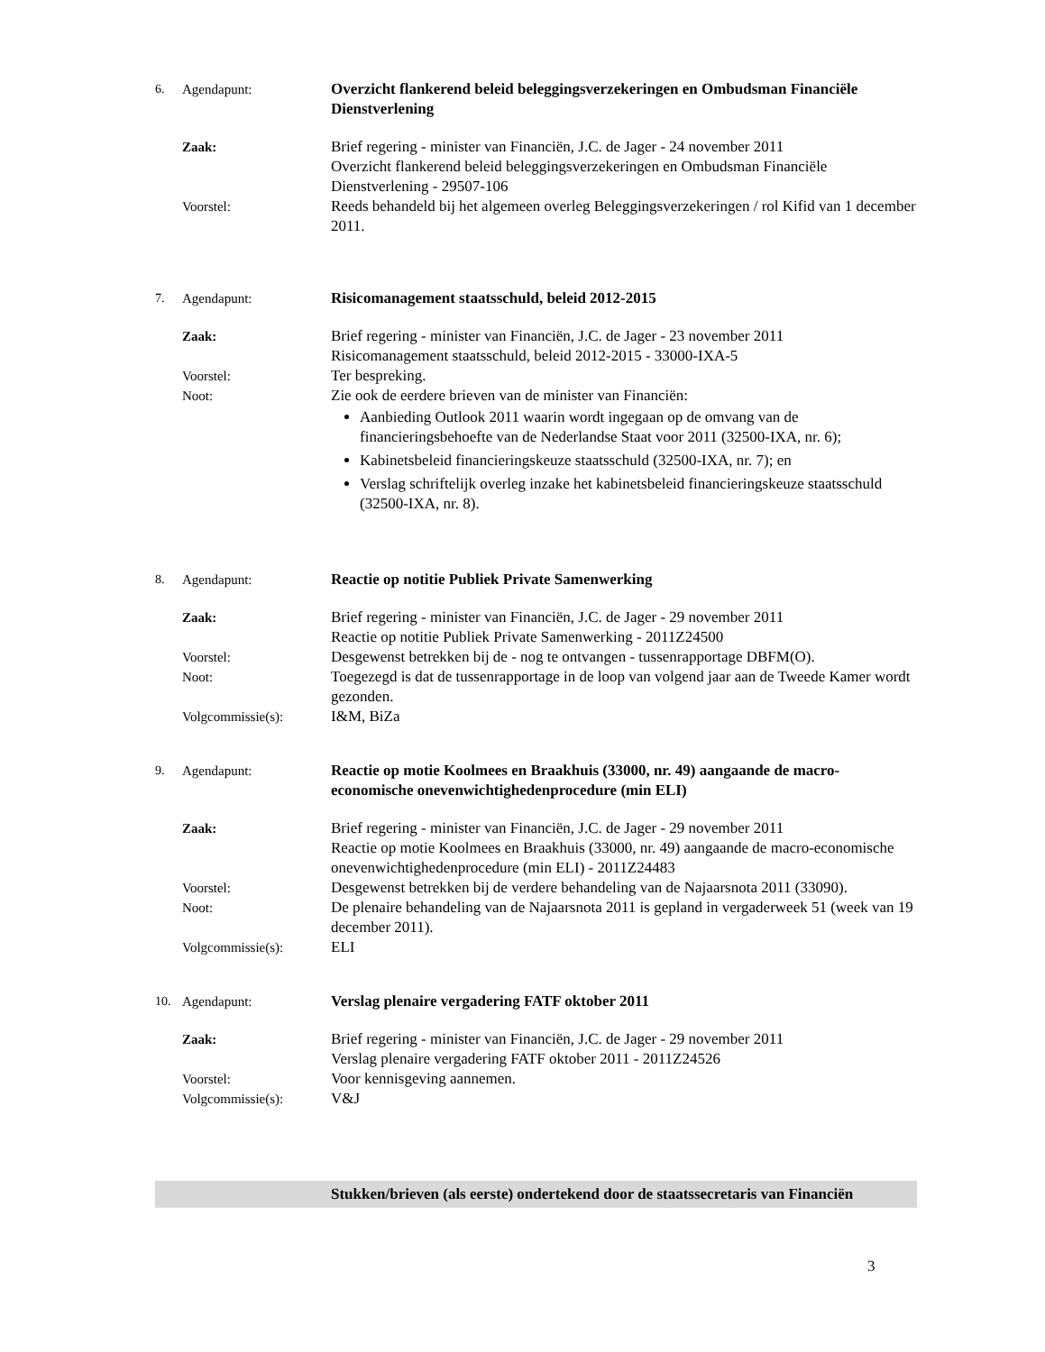6. Agendapunt: Overzicht flankerend beleid beleggingsverzekeringen en Ombudsman Financiële Dienstverlening
Zaak: Brief regering - minister van Financiën, J.C. de Jager - 24 november 2011
Overzicht flankerend beleid beleggingsverzekeringen en Ombudsman Financiële Dienstverlening - 29507-106
Voorstel: Reeds behandeld bij het algemeen overleg Beleggingsverzekeringen / rol Kifid van 1 december 2011.
7. Agendapunt: Risicomanagement staatsschuld, beleid 2012-2015
Zaak: Brief regering - minister van Financiën, J.C. de Jager - 23 november 2011
Risicomanagement staatsschuld, beleid 2012-2015 - 33000-IXA-5
Voorstel: Ter bespreking.
Noot: Zie ook de eerdere brieven van de minister van Financiën:
Aanbieding Outlook 2011 waarin wordt ingegaan op de omvang van de financieringsbehoefte van de Nederlandse Staat voor 2011 (32500-IXA, nr. 6);
Kabinetsbeleid financieringskeuze staatsschuld (32500-IXA, nr. 7); en
Verslag schriftelijk overleg inzake het kabinetsbeleid financieringskeuze staatsschuld (32500-IXA, nr. 8).
8. Agendapunt: Reactie op notitie Publiek Private Samenwerking
Zaak: Brief regering - minister van Financiën, J.C. de Jager - 29 november 2011
Reactie op notitie Publiek Private Samenwerking - 2011Z24500
Voorstel: Desgewenst betrekken bij de - nog te ontvangen - tussenrapportage DBFM(O).
Noot: Toegezegd is dat de tussenrapportage in de loop van volgend jaar aan de Tweede Kamer wordt gezonden.
Volgcommissie(s): I&M, BiZa
9. Agendapunt: Reactie op motie Koolmees en Braakhuis (33000, nr. 49) aangaande de macro-economische onevenwichtighedenprocedure (min ELI)
Zaak: Brief regering - minister van Financiën, J.C. de Jager - 29 november 2011
Reactie op motie Koolmees en Braakhuis (33000, nr. 49) aangaande de macro-economische onevenwichtighedenprocedure (min ELI) - 2011Z24483
Voorstel: Desgewenst betrekken bij de verdere behandeling van de Najaarsnota 2011 (33090).
Noot: De plenaire behandeling van de Najaarsnota 2011 is gepland in vergaderweek 51 (week van 19 december 2011).
Volgcommissie(s): ELI
10. Agendapunt: Verslag plenaire vergadering FATF oktober 2011
Zaak: Brief regering - minister van Financiën, J.C. de Jager - 29 november 2011
Verslag plenaire vergadering FATF oktober 2011 - 2011Z24526
Voorstel: Voor kennisgeving aannemen.
Volgcommissie(s): V&J
Stukken/brieven (als eerste) ondertekend door de staatssecretaris van Financiën
3